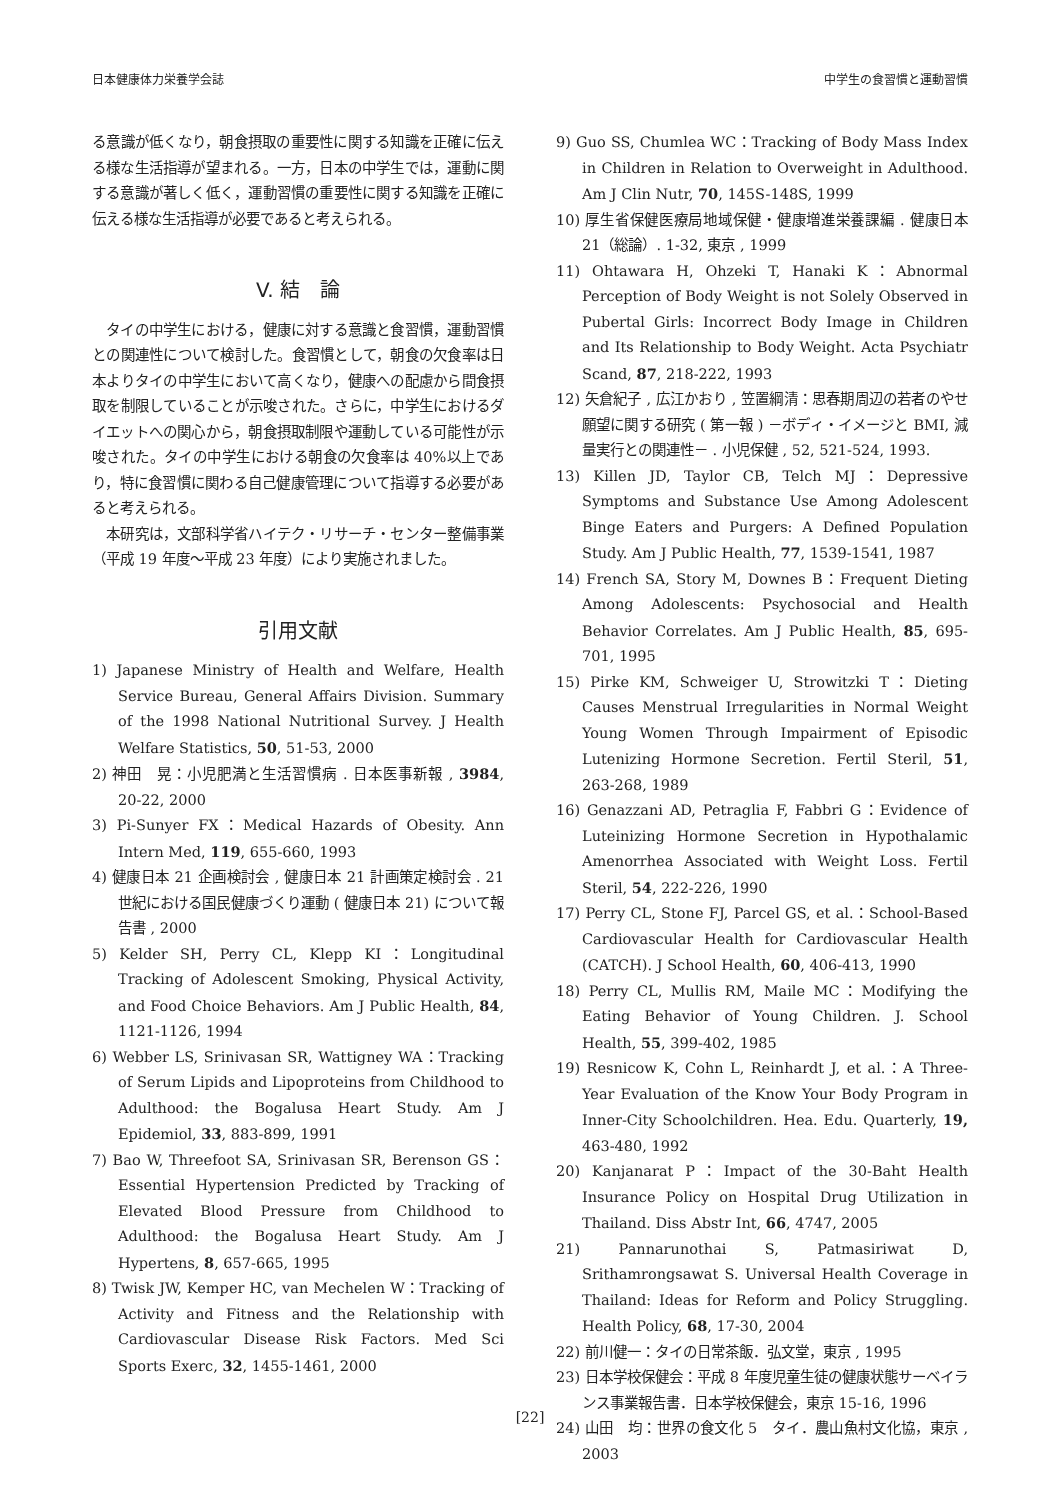日本健康体力栄養学会誌 中学生の食習慣と運動習慣
る意識が低くなり，朝食摂取の重要性に関する知識を正確に伝える様な生活指導が望まれる。一方，日本の中学生では，運動に関する意識が著しく低く，運動習慣の重要性に関する知識を正確に伝える様な生活指導が必要であると考えられる。
V. 結　論
　タイの中学生における，健康に対する意識と食習慣，運動習慣との関連性について検討した。食習慣として，朝食の欠食率は日本よりタイの中学生において高くなり，健康への配慮から間食摂取を制限していることが示唆された。さらに，中学生におけるダイエットへの関心から，朝食摂取制限や運動している可能性が示唆された。タイの中学生における朝食の欠食率は 40%以上であり，特に食習慣に関わる自己健康管理について指導する必要があると考えられる。
　本研究は，文部科学省ハイテク・リサーチ・センター整備事業（平成 19 年度～平成 23 年度）により実施されました。
引用文献
1) Japanese Ministry of Health and Welfare, Health Service Bureau, General Affairs Division. Summary of the 1998 National Nutritional Survey. J Health Welfare Statistics, 50, 51-53, 2000
2) 神田　晃：小児肥満と生活習慣病 . 日本医事新報 , 3984, 20-22, 2000
3) Pi-Sunyer FX：Medical Hazards of Obesity. Ann Intern Med, 119, 655-660, 1993
4) 健康日本 21 企画検討会 , 健康日本 21 計画策定検討会 . 21 世紀における国民健康づくり運動 ( 健康日本 21) について報告書 , 2000
5) Kelder SH, Perry CL, Klepp KI：Longitudinal Tracking of Adolescent Smoking, Physical Activity, and Food Choice Behaviors. Am J Public Health, 84, 1121-1126, 1994
6) Webber LS, Srinivasan SR, Wattigney WA：Tracking of Serum Lipids and Lipoproteins from Childhood to Adulthood: the Bogalusa Heart Study. Am J Epidemiol, 33, 883-899, 1991
7) Bao W, Threefoot SA, Srinivasan SR, Berenson GS：Essential Hypertension Predicted by Tracking of Elevated Blood Pressure from Childhood to Adulthood: the Bogalusa Heart Study. Am J Hypertens, 8, 657-665, 1995
8) Twisk JW, Kemper HC, van Mechelen W：Tracking of Activity and Fitness and the Relationship with Cardiovascular Disease Risk Factors. Med Sci Sports Exerc, 32, 1455-1461, 2000
9) Guo SS, Chumlea WC：Tracking of Body Mass Index in Children in Relation to Overweight in Adulthood. Am J Clin Nutr, 70, 145S-148S, 1999
10) 厚生省保健医療局地域保健・健康増進栄養課編 . 健康日本 21（総論）. 1-32, 東京 , 1999
11) Ohtawara H, Ohzeki T, Hanaki K：Abnormal Perception of Body Weight is not Solely Observed in Pubertal Girls: Incorrect Body Image in Children and Its Relationship to Body Weight. Acta Psychiatr Scand, 87, 218-222, 1993
12) 矢倉紀子 , 広江かおり , 笠置綱清：思春期周辺の若者のやせ願望に関する研究 ( 第一報 ) －ボディ・イメージと BMI, 減量実行との関連性－ . 小児保健 , 52, 521-524, 1993.
13) Killen JD, Taylor CB, Telch MJ：Depressive Symptoms and Substance Use Among Adolescent Binge Eaters and Purgers: A Defined Population Study. Am J Public Health, 77, 1539-1541, 1987
14) French SA, Story M, Downes B：Frequent Dieting Among Adolescents: Psychosocial and Health Behavior Correlates. Am J Public Health, 85, 695-701, 1995
15) Pirke KM, Schweiger U, Strowitzki T：Dieting Causes Menstrual Irregularities in Normal Weight Young Women Through Impairment of Episodic Lutenizing Hormone Secretion. Fertil Steril, 51, 263-268, 1989
16) Genazzani AD, Petraglia F, Fabbri G：Evidence of Luteinizing Hormone Secretion in Hypothalamic Amenorrhea Associated with Weight Loss. Fertil Steril, 54, 222-226, 1990
17) Perry CL, Stone FJ, Parcel GS, et al.：School-Based Cardiovascular Health for Cardiovascular Health (CATCH). J School Health, 60, 406-413, 1990
18) Perry CL, Mullis RM, Maile MC：Modifying the Eating Behavior of Young Children. J. School Health, 55, 399-402, 1985
19) Resnicow K, Cohn L, Reinhardt J, et al.：A Three-Year Evaluation of the Know Your Body Program in Inner-City Schoolchildren. Hea. Edu. Quarterly, 19, 463-480, 1992
20) Kanjanarat P：Impact of the 30-Baht Health Insurance Policy on Hospital Drug Utilization in Thailand. Diss Abstr Int, 66, 4747, 2005
21) Pannarunothai S, Patmasiriwat D, Srithamrongsawat S. Universal Health Coverage in Thailand: Ideas for Reform and Policy Struggling. Health Policy, 68, 17-30, 2004
22) 前川健一：タイの日常茶飯．弘文堂，東京 , 1995
23) 日本学校保健会：平成 8 年度児童生徒の健康状態サーベイランス事業報告書．日本学校保健会，東京 15-16, 1996
24) 山田　均：世界の食文化 5　タイ．農山魚村文化協，東京 , 2003
[22]